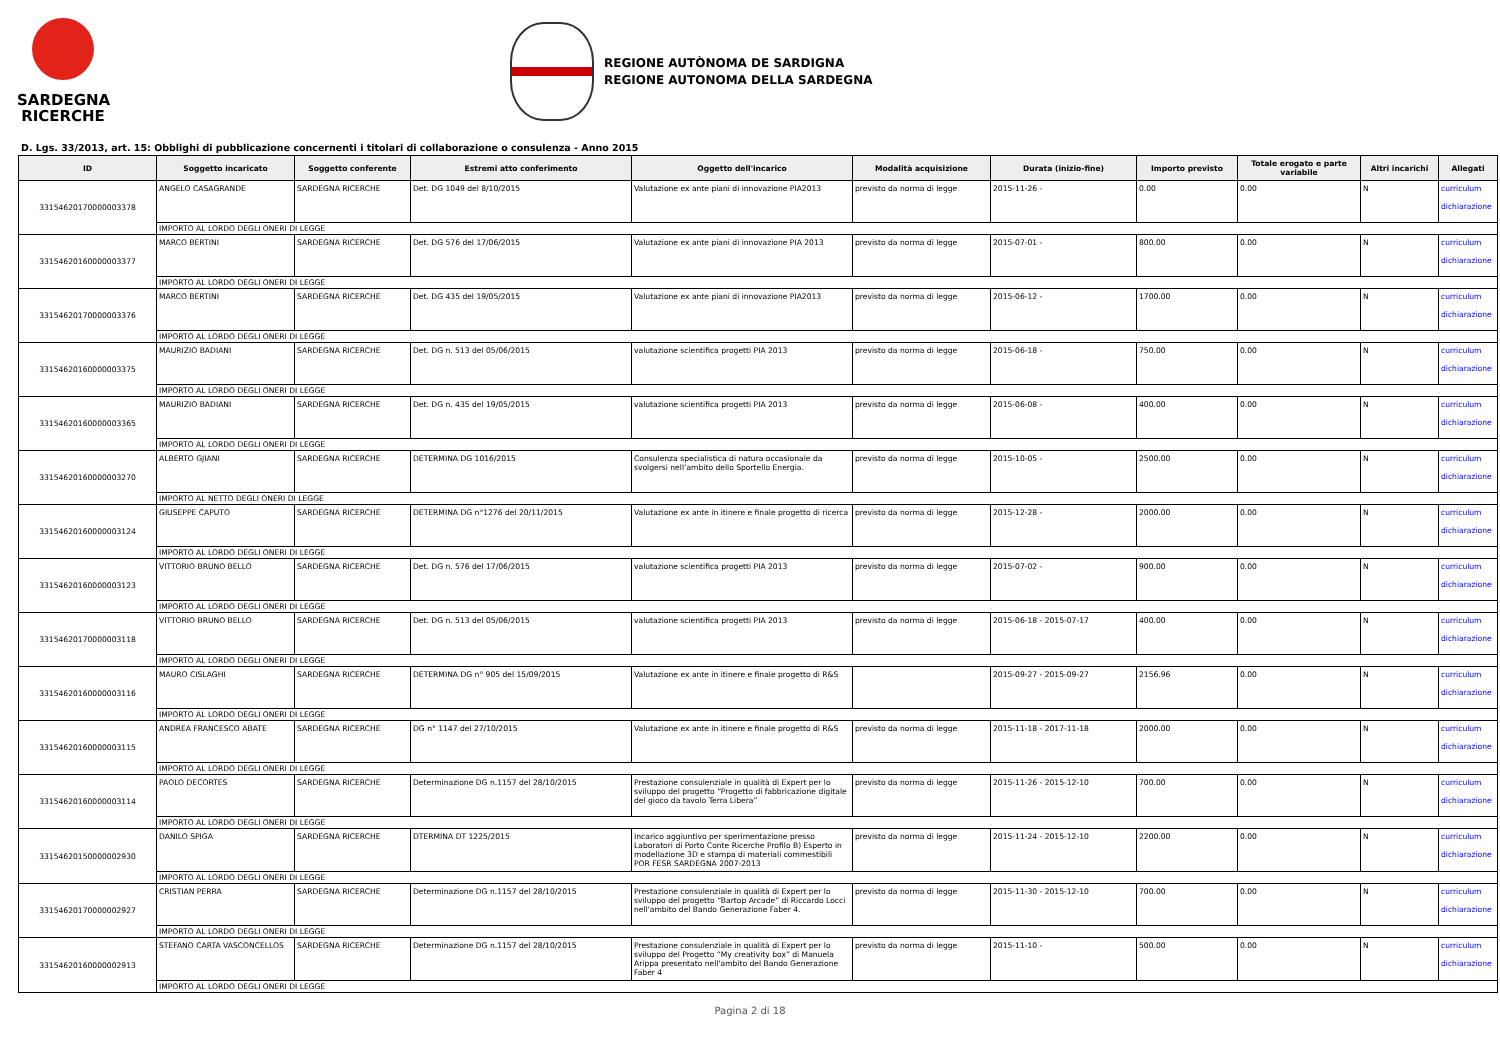SARDEGNA
RICERCHE
REGIONE AUTÒNOMA DE SARDIGNA
REGIONE AUTONOMA DELLA SARDEGNA
D. Lgs. 33/2013, art. 15: Obblighi di pubblicazione concernenti i titolari di collaborazione o consulenza - Anno 2015
| ID | Soggetto incaricato | Soggetto conferente | Estremi atto conferimento | Oggetto dell'incarico | Modalità acquisizione | Durata (inizio-fine) | Importo previsto | Totale erogato e parte variabile | Altri incarichi | Allegati |
| --- | --- | --- | --- | --- | --- | --- | --- | --- | --- | --- |
| 33154620170000003378 | ANGELO CASAGRANDE | SARDEGNA RICERCHE | Det. DG 1049 del 8/10/2015 | Valutazione ex ante piani di innovazione PIA2013 | previsto da norma di legge | 2015-11-26 - | 0.00 | 0.00 | N | curriculum dichiarazione |
| | IMPORTO AL LORDO DEGLI ONERI DI LEGGE | | | | | | | | | |
| 33154620160000003377 | MARCO BERTINI | SARDEGNA RICERCHE | Det. DG 576 del 17/06/2015 | Valutazione ex ante piani di innovazione PIA 2013 | previsto da norma di legge | 2015-07-01 - | 800.00 | 0.00 | N | curriculum dichiarazione |
| | IMPORTO AL LORDO DEGLI ONERI DI LEGGE | | | | | | | | | |
| 33154620170000003376 | MARCO BERTINI | SARDEGNA RICERCHE | Det. DG 435 del 19/05/2015 | Valutazione ex ante piani di innovazione PIA2013 | previsto da norma di legge | 2015-06-12 - | 1700.00 | 0.00 | N | curriculum dichiarazione |
| | IMPORTO AL LORDO DEGLI ONERI DI LEGGE | | | | | | | | | |
| 33154620160000003375 | MAURIZIO BADIANI | SARDEGNA RICERCHE | Det. DG n. 513 del 05/06/2015 | valutazione scientifica progetti PIA 2013 | previsto da norma di legge | 2015-06-18 - | 750.00 | 0.00 | N | curriculum dichiarazione |
| | IMPORTO AL LORDO DEGLI ONERI DI LEGGE | | | | | | | | | |
| 33154620160000003365 | MAURIZIO BADIANI | SARDEGNA RICERCHE | Det. DG n. 435 del 19/05/2015 | valutazione scientifica progetti PIA 2013 | previsto da norma di legge | 2015-06-08 - | 400.00 | 0.00 | N | curriculum dichiarazione |
| | IMPORTO AL LORDO DEGLI ONERI DI LEGGE | | | | | | | | | |
| 33154620160000003270 | ALBERTO GJIANI | SARDEGNA RICERCHE | DETERMINA DG 1016/2015 | Consulenza specialistica di natura occasionale da svolgersi nell’ambito dello Sportello Energia. | previsto da norma di legge | 2015-10-05 - | 2500.00 | 0.00 | N | curriculum dichiarazione |
| | IMPORTO AL NETTO DEGLI ONERI DI LEGGE | | | | | | | | | |
| 33154620160000003124 | GIUSEPPE CAPUTO | SARDEGNA RICERCHE | DETERMINA DG n°1276 del 20/11/2015 | Valutazione ex ante in itinere e finale progetto di ricerca | previsto da norma di legge | 2015-12-28 - | 2000.00 | 0.00 | N | curriculum dichiarazione |
| | IMPORTO AL LORDO DEGLI ONERI DI LEGGE | | | | | | | | | |
| 33154620160000003123 | VITTORIO BRUNO BELLO | SARDEGNA RICERCHE | Det. DG n. 576 del 17/06/2015 | valutazione scientifica progetti PIA 2013 | previsto da norma di legge | 2015-07-02 - | 900.00 | 0.00 | N | curriculum dichiarazione |
| | IMPORTO AL LORDO DEGLI ONERI DI LEGGE | | | | | | | | | |
| 33154620170000003118 | VITTORIO BRUNO BELLO | SARDEGNA RICERCHE | Det. DG n. 513 del 05/06/2015 | valutazione scientifica progetti PIA 2013 | previsto da norma di legge | 2015-06-18 - 2015-07-17 | 400.00 | 0.00 | N | curriculum dichiarazione |
| | IMPORTO AL LORDO DEGLI ONERI DI LEGGE | | | | | | | | | |
| 33154620160000003116 | MAURO CISLAGHI | SARDEGNA RICERCHE | DETERMINA DG n° 905 del 15/09/2015 | Valutazione ex ante in itinere e finale progetto di R&S | | 2015-09-27 - 2015-09-27 | 2156.96 | 0.00 | N | curriculum dichiarazione |
| | IMPORTO AL LORDO DEGLI ONERI DI LEGGE | | | | | | | | | |
| 33154620160000003115 | ANDREA FRANCESCO ABATE | SARDEGNA RICERCHE | DG n° 1147 del 27/10/2015 | Valutazione ex ante in itinere e finale progetto di R&S | previsto da norma di legge | 2015-11-18 - 2017-11-18 | 2000.00 | 0.00 | N | curriculum dichiarazione |
| | IMPORTO AL LORDO DEGLI ONERI DI LEGGE | | | | | | | | | |
| 33154620160000003114 | PAOLO DECORTES | SARDEGNA RICERCHE | Determinazione DG n.1157 del 28/10/2015 | Prestazione consulenziale in qualità di Expert per lo sviluppo del progetto “Progetto di fabbricazione digitale del gioco da tavolo Terra Libera” | previsto da norma di legge | 2015-11-26 - 2015-12-10 | 700.00 | 0.00 | N | curriculum dichiarazione |
| | IMPORTO AL LORDO DEGLI ONERI DI LEGGE | | | | | | | | | |
| 33154620150000002930 | DANILO SPIGA | SARDEGNA RICERCHE | DTERMINA DT 1225/2015 | Incarico aggiuntivo per sperimentazione presso Laboratori di Porto Conte Ricerche Profilo B) Esperto in modellazione 3D e stampa di materiali commestibili POR FESR SARDEGNA 2007-2013 | previsto da norma di legge | 2015-11-24 - 2015-12-10 | 2200.00 | 0.00 | N | curriculum dichiarazione |
| | IMPORTO AL LORDO DEGLI ONERI DI LEGGE | | | | | | | | | |
| 33154620170000002927 | CRISTIAN PERRA | SARDEGNA RICERCHE | Determinazione DG n.1157 del 28/10/2015 | Prestazione consulenziale in qualità di Expert per lo sviluppo del progetto “Bartop Arcade” di Riccardo Locci nell'ambito del Bando Generazione Faber 4. | previsto da norma di legge | 2015-11-30 - 2015-12-10 | 700.00 | 0.00 | N | curriculum dichiarazione |
| | IMPORTO AL LORDO DEGLI ONERI DI LEGGE | | | | | | | | | |
| 33154620160000002913 | STEFANO CARTA VASCONCELLOS | SARDEGNA RICERCHE | Determinazione DG n.1157 del 28/10/2015 | Prestazione consulenziale in qualità di Expert per lo sviluppo del Progetto “My creativity box” di Manuela Arippa presentato nell'ambito del Bando Generazione Faber 4 | previsto da norma di legge | 2015-11-10 - | 500.00 | 0.00 | N | curriculum dichiarazione |
| | IMPORTO AL LORDO DEGLI ONERI DI LEGGE | | | | | | | | | |
Pagina 2 di 18